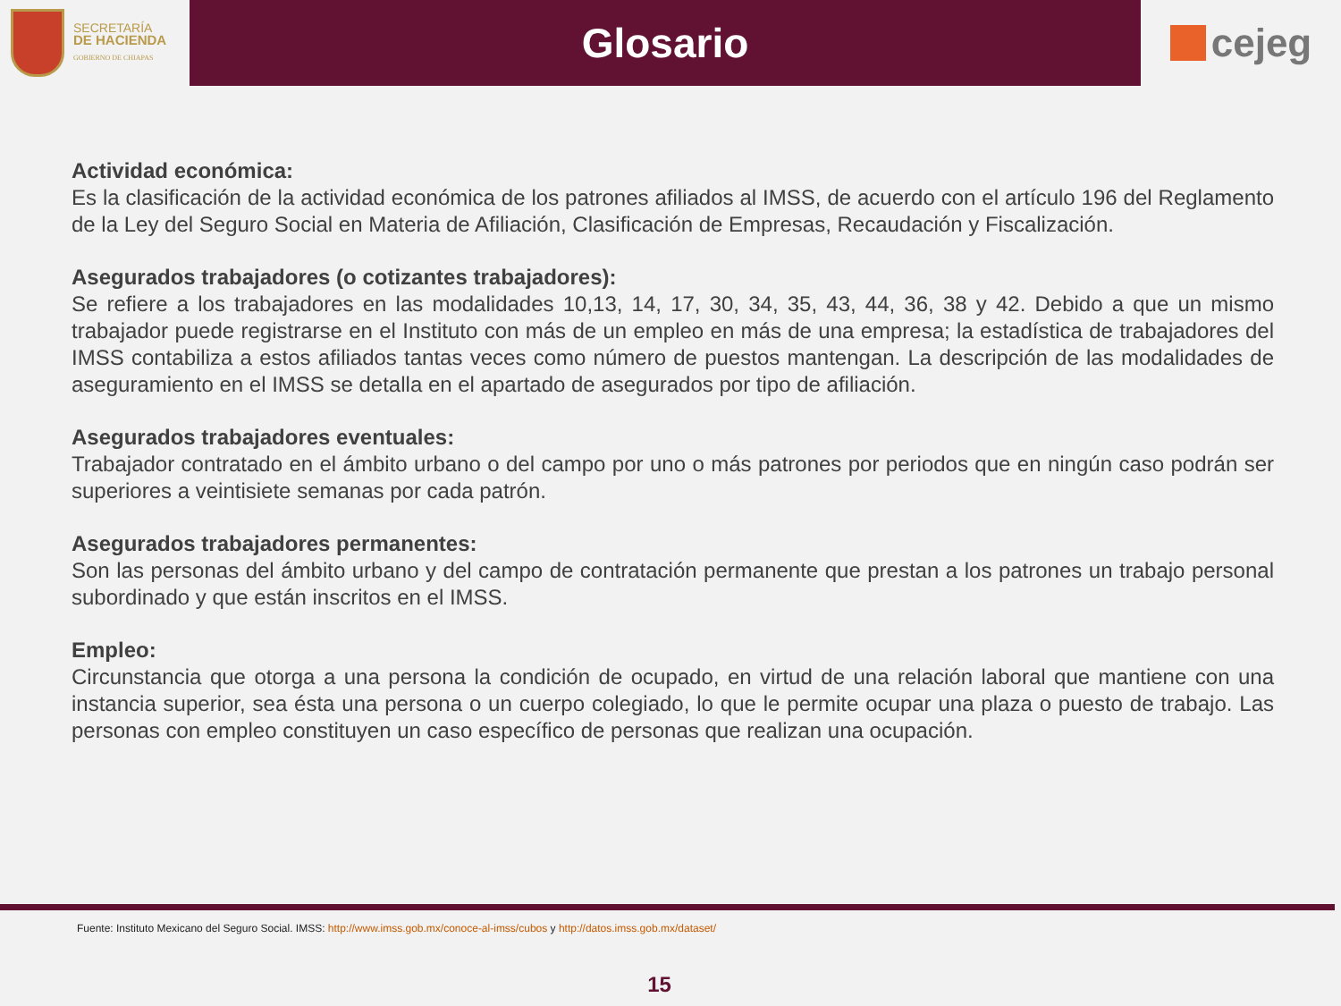SECRETARÍA
DE HACIENDA
GOBIERNO DE CHIAPAS
Glosario
cejeg
Actividad económica:
Es la clasificación de la actividad económica de los patrones afiliados al IMSS, de acuerdo con el artículo 196 del Reglamento de la Ley del Seguro Social en Materia de Afiliación, Clasificación de Empresas, Recaudación y Fiscalización.
Asegurados trabajadores (o cotizantes trabajadores):
Se refiere a los trabajadores en las modalidades 10,13, 14, 17, 30, 34, 35, 43, 44, 36, 38 y 42. Debido a que un mismo trabajador puede registrarse en el Instituto con más de un empleo en más de una empresa; la estadística de trabajadores del IMSS contabiliza a estos afiliados tantas veces como número de puestos mantengan. La descripción de las modalidades de aseguramiento en el IMSS se detalla en el apartado de asegurados por tipo de afiliación.
Asegurados trabajadores eventuales:
Trabajador contratado en el ámbito urbano o del campo por uno o más patrones por periodos que en ningún caso podrán ser superiores a veintisiete semanas por cada patrón.
Asegurados trabajadores permanentes:
Son las personas del ámbito urbano y del campo de contratación permanente que prestan a los patrones un trabajo personal subordinado y que están inscritos en el IMSS.
Empleo:
Circunstancia que otorga a una persona la condición de ocupado, en virtud de una relación laboral que mantiene con una instancia superior, sea ésta una persona o un cuerpo colegiado, lo que le permite ocupar una plaza o puesto de trabajo. Las personas con empleo constituyen un caso específico de personas que realizan una ocupación.
Fuente: Instituto Mexicano del Seguro Social. IMSS: http://www.imss.gob.mx/conoce-al-imss/cubos y http://datos.imss.gob.mx/dataset/
15